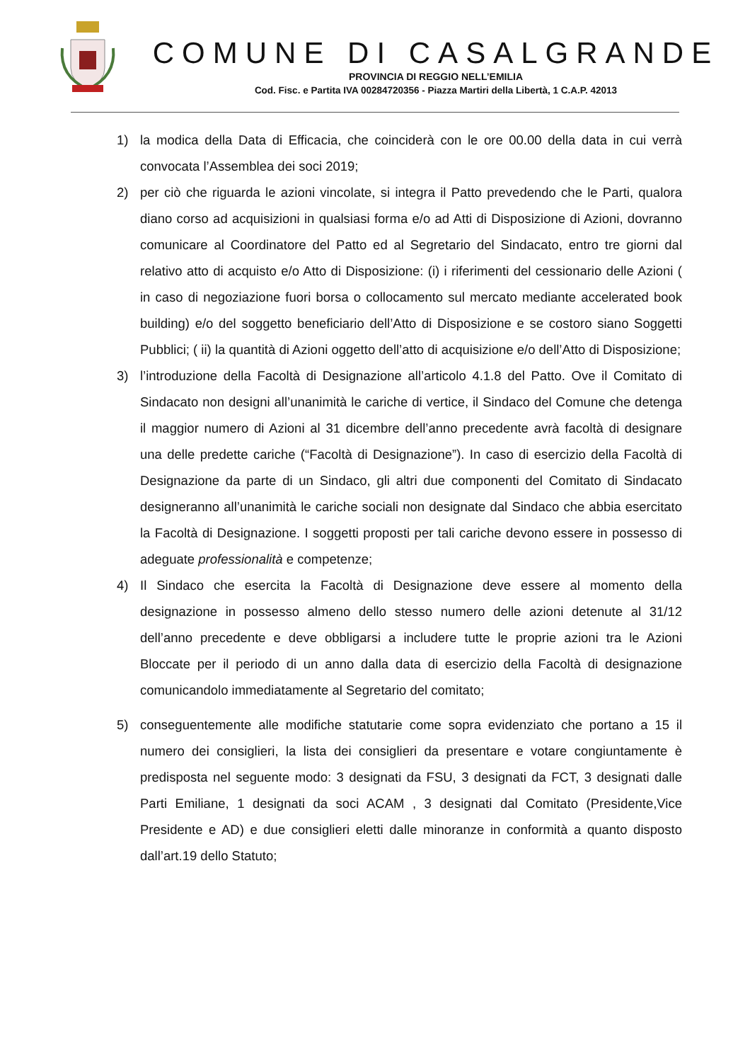COMUNE DI CASALGRANDE
PROVINCIA DI REGGIO NELL’EMILIA
Cod. Fisc. e Partita IVA 00284720356 - Piazza Martiri della Libertà, 1 C.A.P. 42013
1) la modica della Data di Efficacia, che coinciderà con le ore 00.00 della data in cui verrà convocata l’Assemblea dei soci 2019;
2) per ciò che riguarda le azioni vincolate, si integra il Patto prevedendo che le Parti, qualora diano corso ad acquisizioni in qualsiasi forma e/o ad Atti di Disposizione di Azioni, dovranno comunicare al Coordinatore del Patto ed al Segretario del Sindacato, entro tre giorni dal relativo atto di acquisto e/o Atto di Disposizione: (i) i riferimenti del cessionario delle Azioni ( in caso di negoziazione fuori borsa o collocamento sul mercato mediante accelerated book building) e/o del soggetto beneficiario dell’Atto di Disposizione e se costoro siano Soggetti Pubblici; ( ii) la quantità di Azioni oggetto dell’atto di acquisizione e/o dell’Atto di Disposizione;
3) l’introduzione della Facoltà di Designazione all’articolo 4.1.8 del Patto. Ove il Comitato di Sindacato non designi all’unanimità le cariche di vertice, il Sindaco del Comune che detenga il maggior numero di Azioni al 31 dicembre dell’anno precedente avrà facoltà di designare una delle predette cariche (“Facoltà di Designazione”). In caso di esercizio della Facoltà di Designazione da parte di un Sindaco, gli altri due componenti del Comitato di Sindacato designeranno all’unanimità le cariche sociali non designate dal Sindaco che abbia esercitato la Facoltà di Designazione. I soggetti proposti per tali cariche devono essere in possesso di adeguate professionalità e competenze;
4) Il Sindaco che esercita la Facoltà di Designazione deve essere al momento della designazione in possesso almeno dello stesso numero delle azioni detenute al 31/12 dell’anno precedente e deve obbligarsi a includere tutte le proprie azioni tra le Azioni Bloccate per il periodo di un anno dalla data di esercizio della Facoltà di designazione comunicandolo immediatamente al Segretario del comitato;
5) conseguentemente alle modifiche statutarie come sopra evidenziato che portano a 15 il numero dei consiglieri, la lista dei consiglieri da presentare e votare congiuntamente è predisposta nel seguente modo: 3 designati da FSU, 3 designati da FCT, 3 designati dalle Parti Emiliane, 1 designati da soci ACAM , 3 designati dal Comitato (Presidente,Vice Presidente e AD) e due consiglieri eletti dalle minoranze in conformità a quanto disposto dall’art.19 dello Statuto;